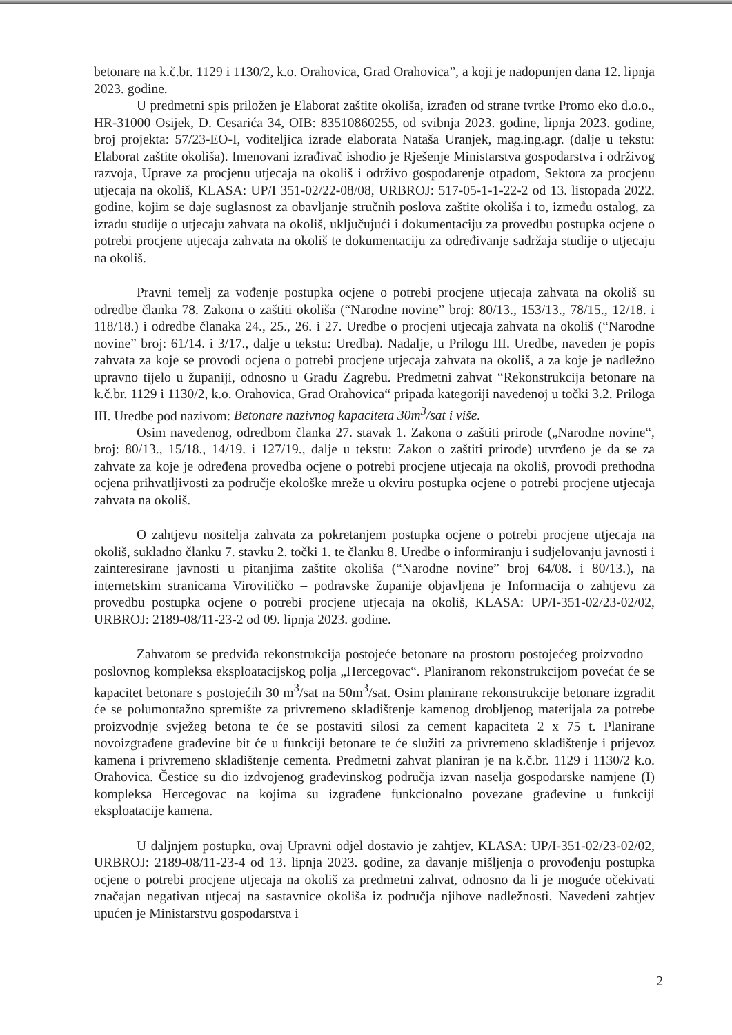betonare na k.č.br. 1129 i 1130/2, k.o. Orahovica, Grad Orahovica”, a koji je nadopunjen dana 12. lipnja 2023. godine.
U predmetni spis priložen je Elaborat zaštite okoliša, izrađen od strane tvrtke Promo eko d.o.o., HR-31000 Osijek, D. Cesarića 34, OIB: 83510860255, od svibnja 2023. godine, lipnja 2023. godine, broj projekta: 57/23-EO-I, voditeljica izrade elaborata Nataša Uranjek, mag.ing.agr. (dalje u tekstu: Elaborat zaštite okoliša). Imenovani izrađivač ishodio je Rješenje Ministarstva gospodarstva i održivog razvoja, Uprave za procjenu utjecaja na okoliš i održivo gospodarenje otpadom, Sektora za procjenu utjecaja na okoliš, KLASA: UP/I 351-02/22-08/08, URBROJ: 517-05-1-1-22-2 od 13. listopada 2022. godine, kojim se daje suglasnost za obavljanje stručnih poslova zaštite okoliša i to, između ostalog, za izradu studije o utjecaju zahvata na okoliš, uključujući i dokumentaciju za provedbu postupka ocjene o potrebi procjene utjecaja zahvata na okoliš te dokumentaciju za određivanje sadržaja studije o utjecaju na okoliš.
Pravni temelj za vođenje postupka ocjene o potrebi procjene utjecaja zahvata na okoliš su odredbe članka 78. Zakona o zaštiti okoliša (“Narodne novine” broj: 80/13., 153/13., 78/15., 12/18. i 118/18.) i odredbe članaka 24., 25., 26. i 27. Uredbe o procjeni utjecaja zahvata na okoliš (“Narodne novine” broj: 61/14. i 3/17., dalje u tekstu: Uredba). Nadalje, u Prilogu III. Uredbe, naveden je popis zahvata za koje se provodi ocjena o potrebi procjene utjecaja zahvata na okoliš, a za koje je nadležno upravno tijelo u županiji, odnosno u Gradu Zagrebu. Predmetni zahvat “Rekonstrukcija betonare na k.č.br. 1129 i 1130/2, k.o. Orahovica, Grad Orahovica“ pripada kategoriji navedenoj u točki 3.2. Priloga III. Uredbe pod nazivom: Betonare nazivnog kapaciteta 30m<sup>3</sup>/sat i više.
Osim navedenog, odredbom članka 27. stavak 1. Zakona o zaštiti prirode („Narodne novine“, broj: 80/13., 15/18., 14/19. i 127/19., dalje u tekstu: Zakon o zaštiti prirode) utvrđeno je da se za zahvate za koje je određena provedba ocjene o potrebi procjene utjecaja na okoliš, provodi prethodna ocjena prihvatljivosti za područje ekološke mreže u okviru postupka ocjene o potrebi procjene utjecaja zahvata na okoliš.
O zahtjevu nositelja zahvata za pokretanjem postupka ocjene o potrebi procjene utjecaja na okoliš, sukladno članku 7. stavku 2. točki 1. te članku 8. Uredbe o informiranju i sudjelovanju javnosti i zainteresirane javnosti u pitanjima zaštite okoliša (“Narodne novine” broj 64/08. i 80/13.), na internetskim stranicama Virovitičko – podravske županije objavljena je Informacija o zahtjevu za provedbu postupka ocjene o potrebi procjene utjecaja na okoliš, KLASA: UP/I-351-02/23-02/02, URBROJ: 2189-08/11-23-2 od 09. lipnja 2023. godine.
Zahvatom se predviđa rekonstrukcija postojeće betonare na prostoru postojećeg proizvodno – poslovnog kompleksa eksploatacijskog polja „Hercegovac“. Planiranom rekonstrukcijom povećat će se kapacitet betonare s postojećih 30 m<sup>3</sup>/sat na 50m<sup>3</sup>/sat. Osim planirane rekonstrukcije betonare izgradit će se polumontažno spremište za privremeno skladištenje kamenog drobljenog materijala za potrebe proizvodnje svježeg betona te će se postaviti silosi za cement kapaciteta 2 x 75 t. Planirane novoizgrađene građevine bit će u funkciji betonare te će služiti za privremeno skladištenje i prijevoz kamena i privremeno skladištenje cementa. Predmetni zahvat planiran je na k.č.br. 1129 i 1130/2 k.o. Orahovica. Čestice su dio izdvojenog građevinskog područja izvan naselja gospodarske namjene (I) kompleksa Hercegovac na kojima su izgrađene funkcionalno povezane građevine u funkciji eksploatacije kamena.
U daljnjem postupku, ovaj Upravni odjel dostavio je zahtjev, KLASA: UP/I-351-02/23-02/02, URBROJ: 2189-08/11-23-4 od 13. lipnja 2023. godine, za davanje mišljenja o provođenju postupka ocjene o potrebi procjene utjecaja na okoliš za predmetni zahvat, odnosno da li je moguće očekivati značajan negativan utjecaj na sastavnice okoliša iz područja njihove nadležnosti. Navedeni zahtjev upućen je Ministarstvu gospodarstva i
2